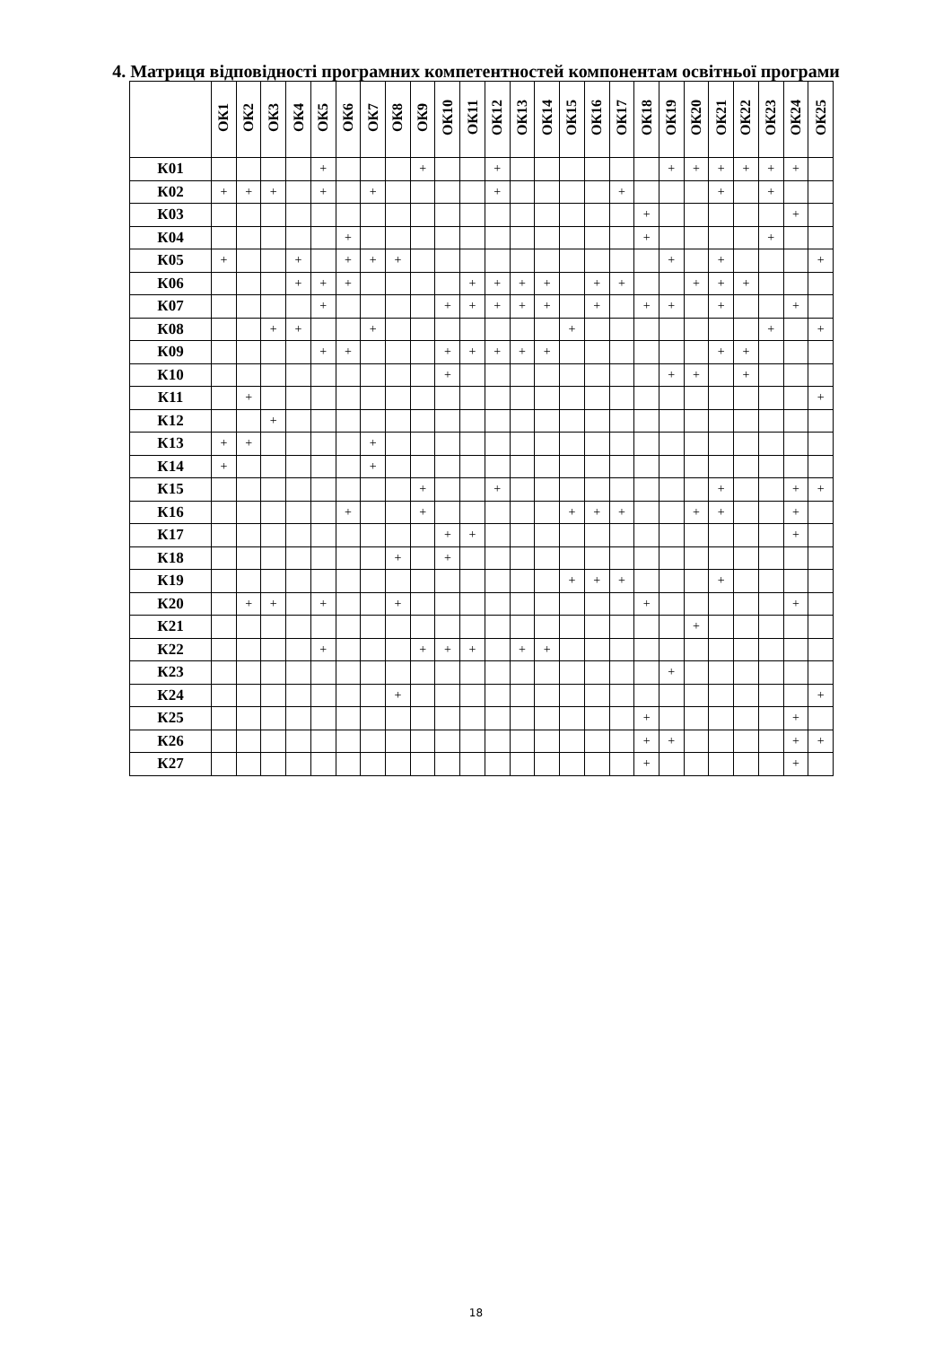4. Матриця відповідності програмних компетентностей компонентам освітньої програми
| | ОК1 | ОК2 | ОК3 | ОК4 | ОК5 | ОК6 | ОК7 | ОК8 | ОК9 | ОК10 | ОК11 | ОК12 | ОК13 | ОК14 | ОК15 | ОК16 | ОК17 | ОК18 | ОК19 | ОК20 | ОК21 | ОК22 | ОК23 | ОК24 | ОК25 |
| --- | --- | --- | --- | --- | --- | --- | --- | --- | --- | --- | --- | --- | --- | --- | --- | --- | --- | --- | --- | --- | --- | --- | --- | --- | --- |
| К01 | | | | | + | | | | + | | | + | | | | | | | + | + | + | + | + | + | |
| К02 | + | + | + | | + | | + | | | | | + | | | | | + | | | | + | | + | | |
| К03 | | | | | | | | | | | | | | | | | | + | | | | | | + | |
| К04 | | | | | | + | | | | | | | | | | | | + | | | | | + | | |
| К05 | + | | | + | | + | + | + | | | | | | | | | | | + | | + | | | | + |
| К06 | | | | + | + | + | | | | | + | + | + | + | | + | + | | | + | + | + | | | |
| К07 | | | | | + | | | | | + | + | + | + | + | | + | | + | + | | + | | | + | |
| К08 | | | + | + | | | + | | | | | | | | + | | | | | | | | + | | + |
| К09 | | | | | + | + | | | | + | + | + | + | + | | | | | | | + | + | | | |
| К10 | | | | | | | | | | + | | | | | | | | | + | + | | + | | | |
| К11 | | + | | | | | | | | | | | | | | | | | | | | | | | + |
| К12 | | | + | | | | | | | | | | | | | | | | | | | | | | |
| К13 | + | + | | | | | + | | | | | | | | | | | | | | | | | | |
| К14 | + | | | | | | + | | | | | | | | | | | | | | | | | | |
| К15 | | | | | | | | | + | | | + | | | | | | | | | + | | | + | + |
| К16 | | | | | | + | | | + | | | | | | + | + | + | | | + | + | | | + | |
| К17 | | | | | | | | | | + | + | | | | | | | | | | | | | + | |
| К18 | | | | | | | | + | | + | | | | | | | | | | | | | | | |
| К19 | | | | | | | | | | | | | | | + | + | + | | | | + | | | | |
| К20 | | + | + | | + | | | + | | | | | | | | | | + | | | | | | + | |
| К21 | | | | | | | | | | | | | | | | | | | | + | | | | | |
| К22 | | | | | + | | | | + | + | + | | + | + | | | | | | | | | | | |
| К23 | | | | | | | | | | | | | | | | | | | + | | | | | | |
| К24 | | | | | | | | + | | | | | | | | | | | | | | | | | + |
| К25 | | | | | | | | | | | | | | | | | | + | | | | | | + | |
| К26 | | | | | | | | | | | | | | | | | | + | + | | | | | + | + |
| К27 | | | | | | | | | | | | | | | | | | + | | | | | | + | |
18